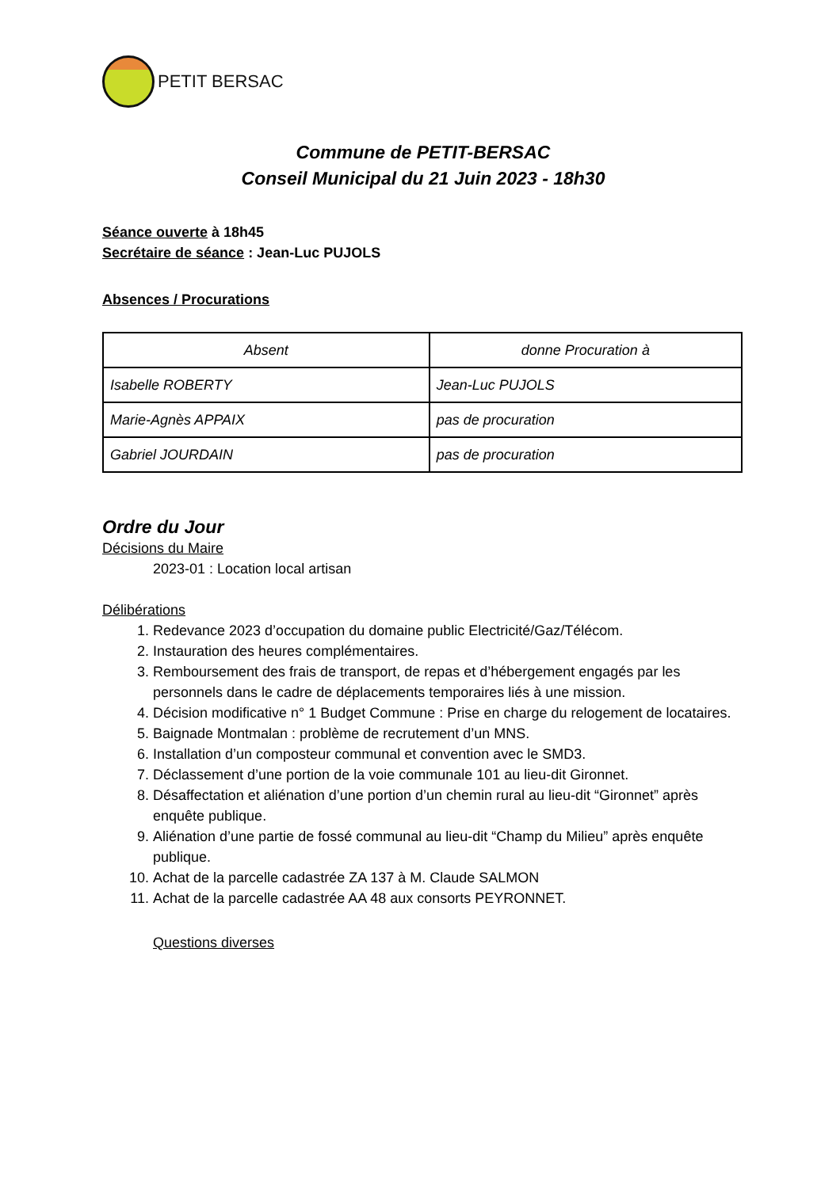PETIT BERSAC
Commune de PETIT-BERSAC
Conseil Municipal du 21 Juin 2023 - 18h30
Séance ouverte à 18h45
Secrétaire de séance : Jean-Luc PUJOLS
Absences / Procurations
| Absent | donne Procuration à |
| --- | --- |
| Isabelle ROBERTY | Jean-Luc PUJOLS |
| Marie-Agnès APPAIX | pas de procuration |
| Gabriel JOURDAIN | pas de procuration |
Ordre du Jour
Décisions du Maire
2023-01 : Location local artisan
Délibérations
1. Redevance 2023 d’occupation du domaine public Electricité/Gaz/Télécom.
2. Instauration des heures complémentaires.
3. Remboursement des frais de transport, de repas et d’hébergement engagés par les personnels dans le cadre de déplacements temporaires liés à une mission.
4. Décision modificative n° 1 Budget Commune : Prise en charge du relogement de locataires.
5. Baignade Montmalan : problème de recrutement d’un MNS.
6. Installation d’un composteur communal et convention avec le SMD3.
7. Déclassement d’une portion de la voie communale 101 au lieu-dit Gironnet.
8. Désaffectation et aliénation d’une portion d’un chemin rural au lieu-dit “Gironnet” après enquête publique.
9. Aliénation d’une partie de fossé communal au lieu-dit “Champ du Milieu” après enquête publique.
10. Achat de la parcelle cadastrée ZA 137 à M. Claude SALMON
11. Achat de la parcelle cadastrée AA 48 aux consorts PEYRONNET.
Questions diverses